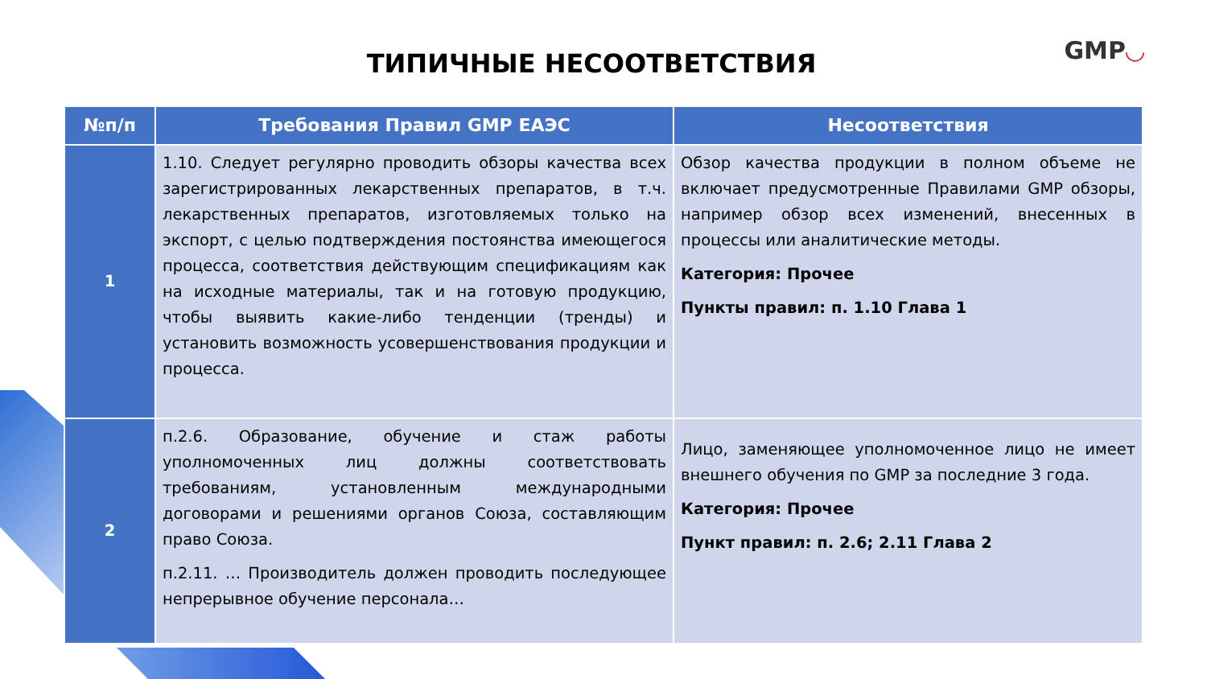ТИПИЧНЫЕ НЕСООТВЕТСТВИЯ GMP◡
| №п/п | Требования Правил GMP ЕАЭС | Несоответствия |
| --- | --- | --- |
| 1 | 1.10. Следует регулярно проводить обзоры качества всех зарегистрированных лекарственных препаратов, в т.ч. лекарственных препаратов, изготовляемых только на экспорт, с целью подтверждения постоянства имеющегося процесса, соответствия действующим спецификациям как на исходные материалы, так и на готовую продукцию, чтобы выявить какие-либо тенденции (тренды) и установить возможность усовершенствования продукции и процесса. | Обзор качества продукции в полном объеме не включает предусмотренные Правилами GMP обзоры, например обзор всех изменений, внесенных в процессы или аналитические методы. Категория: Прочее Пункты правил: п. 1.10 Глава 1 |
| 2 | п.2.6. Образование, обучение и стаж работы уполномоченных лиц должны соответствовать требованиям, установленным международными договорами и решениями органов Союза, составляющим право Союза. п.2.11. … Производитель должен проводить последующее непрерывное обучение персонала… | Лицо, заменяющее уполномоченное лицо не имеет внешнего обучения по GMP за последние 3 года. Категория: Прочее Пункт правил: п. 2.6; 2.11 Глава 2 |